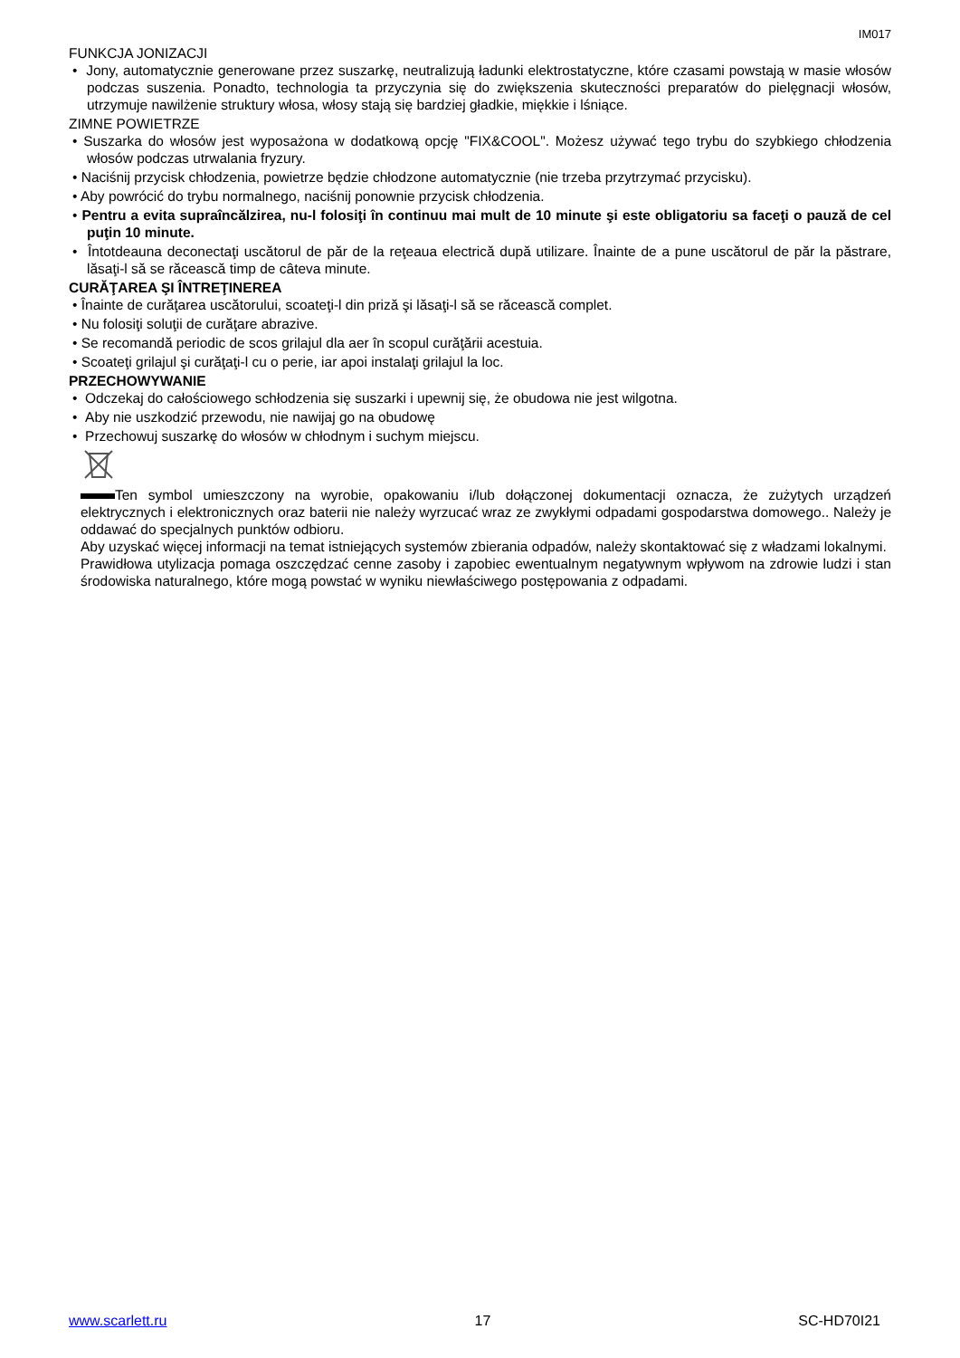IM017
FUNKCJA JONIZACJI
• Jony, automatycznie generowane przez suszarkę, neutralizują ładunki elektrostatyczne, które czasami powstają w masie włosów podczas suszenia. Ponadto, technologia ta przyczynia się do zwiększenia skuteczności preparatów do pielęgnacji włosów, utrzymuje nawilżenie struktury włosa, włosy stają się bardziej gładkie, miękkie i lśniące.
ZIMNE POWIETRZE
• Suszarka do włosów jest wyposażona w dodatkową opcję "FIX&COOL". Możesz używać tego trybu do szybkiego chłodzenia włosów podczas utrwalania fryzury.
• Naciśnij przycisk chłodzenia, powietrze będzie chłodzone automatycznie (nie trzeba przytrzymać przycisku).
• Aby powrócić do trybu normalnego, naciśnij ponownie przycisk chłodzenia.
• Pentru a evita supraîncălzirea, nu-l folosiţi în continuu mai mult de 10 minute şi este obligatoriu sa faceţi o pauză de cel puţin 10 minute.
• Întotdeauna deconectaţi uscătorul de păr de la reţeaua electrică după utilizare. Înainte de a pune uscătorul de păr la păstrare, lăsaţi-l să se răcească timp de câteva minute.
CURĂŢAREA ŞI ÎNTREŢINEREA
• Înainte de curăţarea uscătorului, scoateţi-l din priză şi lăsaţi-l să se răcească complet.
• Nu folosiţi soluţii de curăţare abrazive.
• Se recomandă periodic de scos grilajul dla aer în scopul curăţării acestuia.
• Scoateţi grilajul şi curăţaţi-l cu o perie, iar apoi instalaţi grilajul la loc.
PRZECHOWYWANIE
• Odczekaj do całościowego schłodzenia się suszarki i upewnij się, że obudowa nie jest wilgotna.
• Aby nie uszkodzić przewodu, nie nawijaj go na obudowę
• Przechowuj suszarkę do włosów w chłodnym i suchym miejscu.
Ten symbol umieszczony na wyrobie, opakowaniu i/lub dołączonej dokumentacji oznacza, że zużytych urządzeń elektrycznych i elektronicznych oraz baterii nie należy wyrzucać wraz ze zwykłymi odpadami gospodarstwa domowego.. Należy je oddawać do specjalnych punktów odbioru.
Aby uzyskać więcej informacji na temat istniejących systemów zbierania odpadów, należy skontaktować się z władzami lokalnymi.
Prawidłowa utylizacja pomaga oszczędzać cenne zasoby i zapobiec ewentualnym negatywnym wpływom na zdrowie ludzi i stan środowiska naturalnego, które mogą powstać w wyniku niewłaściwego postępowania z odpadami.
www.scarlett.ru 17 SC-HD70I21